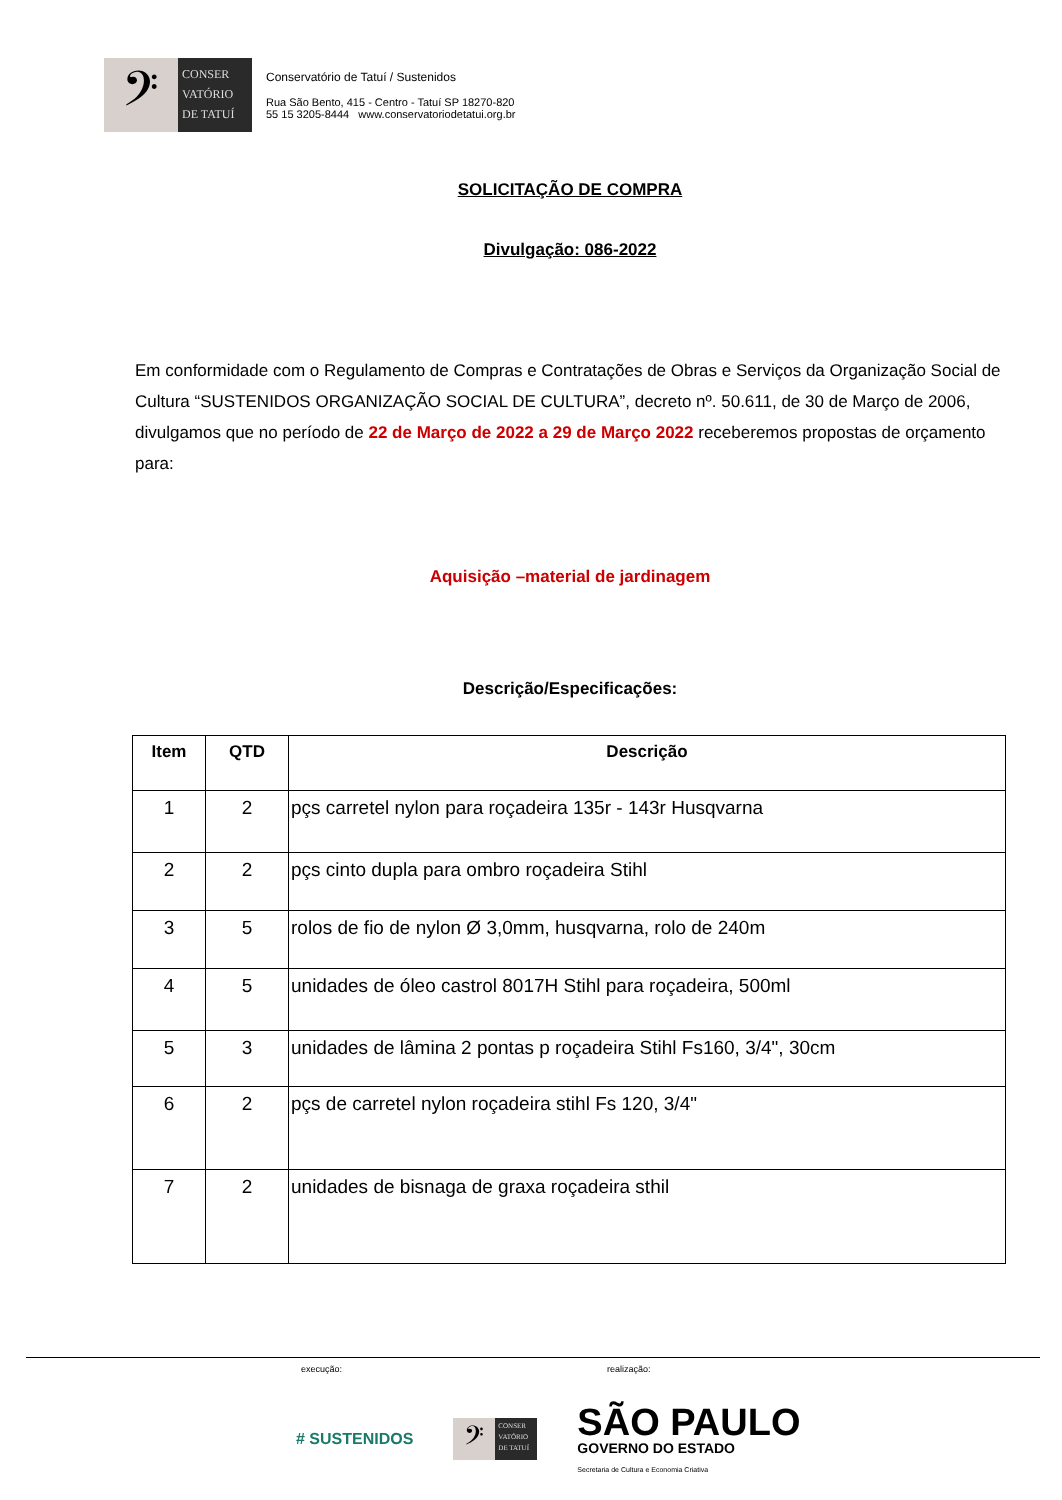𝄢
CONSER
VATÓRIO
DE TATUÍ
Conservatório de Tatuí / Sustenidos
Rua São Bento, 415 - Centro - Tatuí SP 18270-820
55 15 3205-8444 www.conservatoriodetatui.org.br
SOLICITAÇÃO DE COMPRA
Divulgação: 086-2022
Em conformidade com o Regulamento de Compras e Contratações de Obras e Serviços da Organização Social de Cultura “SUSTENIDOS ORGANIZAÇÃO SOCIAL DE CULTURA”, decreto nº. 50.611, de 30 de Março de 2006, divulgamos que no período de 22 de Março de 2022 a 29 de Março 2022 receberemos propostas de orçamento para:
Aquisição –material de jardinagem
Descrição/Especificações:
| Item | QTD | Descrição |
| --- | --- | --- |
| 1 | 2 | pçs carretel nylon para roçadeira 135r - 143r Husqvarna |
| 2 | 2 | pçs cinto dupla para ombro roçadeira Stihl |
| 3 | 5 | rolos de fio de nylon Ø 3,0mm, husqvarna, rolo de 240m |
| 4 | 5 | unidades de óleo castrol 8017H Stihl para roçadeira, 500ml |
| 5 | 3 | unidades de lâmina 2 pontas p roçadeira Stihl Fs160, 3/4", 30cm |
| 6 | 2 | pçs de carretel nylon roçadeira stihl Fs 120, 3/4" |
| 7 | 2 | unidades de bisnaga de graxa roçadeira sthil |
execução: realização:
# SUSTENIDOS
𝄢
CONSER
VATÓRIO
DE TATUÍ
SÃO PAULO
GOVERNO DO ESTADO
Secretaria de Cultura e Economia Criativa